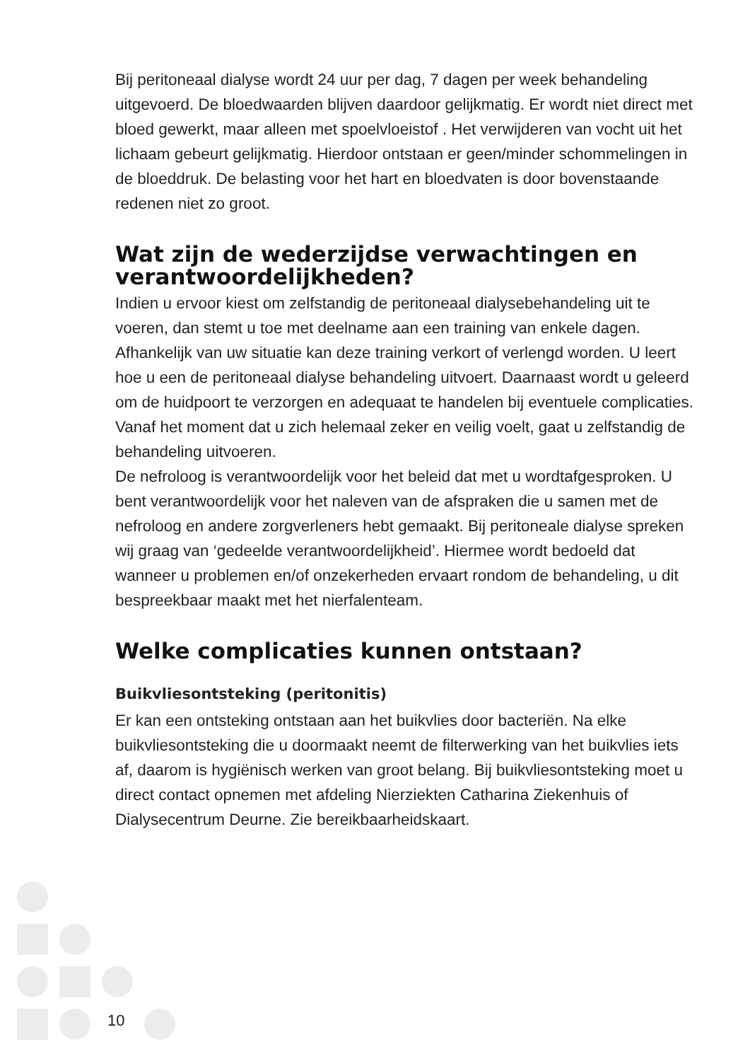Bij peritoneaal dialyse wordt 24 uur per dag, 7 dagen per week behandeling uitgevoerd. De bloedwaarden blijven daardoor gelijkmatig. Er wordt niet direct met bloed gewerkt, maar alleen met spoelvloeistof . Het verwijderen van vocht uit het lichaam gebeurt gelijkmatig. Hierdoor ontstaan er geen/minder schommelingen in de bloeddruk. De belasting voor het hart en bloedvaten is door bovenstaande redenen niet zo groot.
Wat zijn de wederzijdse verwachtingen en verantwoordelijkheden?
Indien u ervoor kiest om zelfstandig de peritoneaal dialysebehandeling uit te voeren, dan stemt u toe met deelname aan een training van enkele dagen. Afhankelijk van uw situatie kan deze training verkort of verlengd worden. U leert hoe u een de peritoneaal dialyse behandeling uitvoert. Daarnaast wordt u geleerd om de huidpoort te verzorgen en adequaat te handelen bij eventuele complicaties. Vanaf het moment dat u zich helemaal zeker en veilig voelt, gaat u zelfstandig de behandeling uitvoeren.
De nefroloog is verantwoordelijk voor het beleid dat met u wordtafgesproken. U bent verantwoordelijk voor het naleven van de afspraken die u samen met de nefroloog en andere zorgverleners hebt gemaakt. Bij peritoneale dialyse spreken wij graag van ‘gedeelde verantwoordelijkheid’. Hiermee wordt bedoeld dat wanneer u problemen en/of onzekerheden ervaart rondom de behandeling, u dit bespreekbaar maakt met het nierfalenteam.
Welke complicaties kunnen ontstaan?
Buikvliesontsteking (peritonitis)
Er kan een ontsteking ontstaan aan het buikvlies door bacteriën. Na elke buikvliesontsteking die u doormaakt neemt de filterwerking van het buikvlies iets af, daarom is hygiënisch werken van groot belang. Bij buikvliesontsteking moet u direct contact opnemen met afdeling Nierziekten Catharina Ziekenhuis of Dialysecentrum Deurne. Zie bereikbaarheidskaart.
10